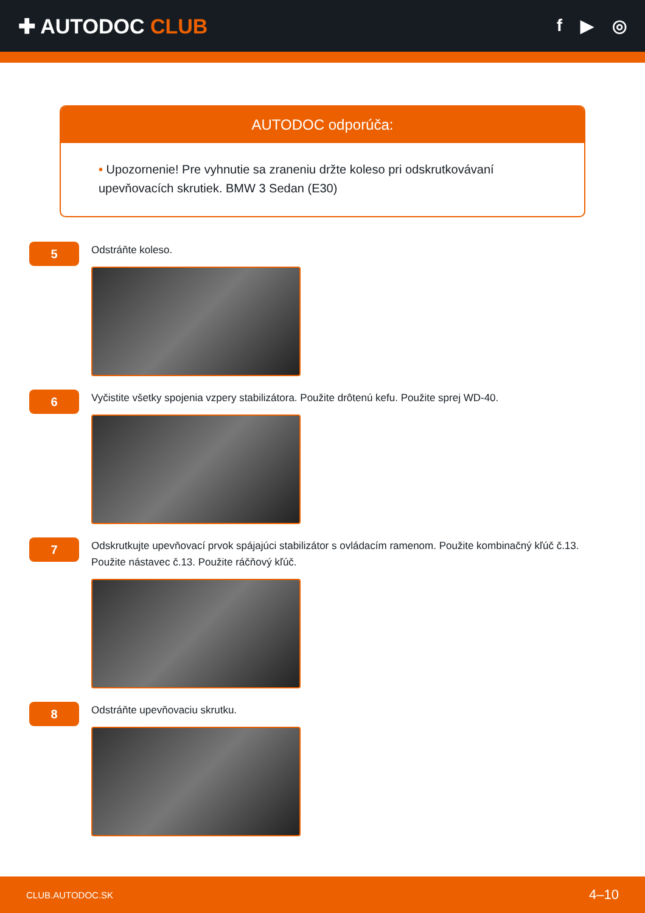✚ AUTODOC CLUB
f ▶ ◎
AUTODOC odporúča:
• Upozornenie! Pre vyhnutie sa zraneniu držte koleso pri odskrutkovávaní upevňovacích skrutiek. BMW 3 Sedan (E30)
5
Odstráňte koleso.
6
Vyčistite všetky spojenia vzpery stabilizátora. Použite drôtenú kefu. Použite sprej WD-40.
7
Odskrutkujte upevňovací prvok spájajúci stabilizátor s ovládacím ramenom. Použite kombinačný kľúč č.13.
Použite nástavec č.13. Použite ráčňový kľúč.
8
Odstráňte upevňovaciu skrutku.
CLUB.AUTODOC.SK 4–10